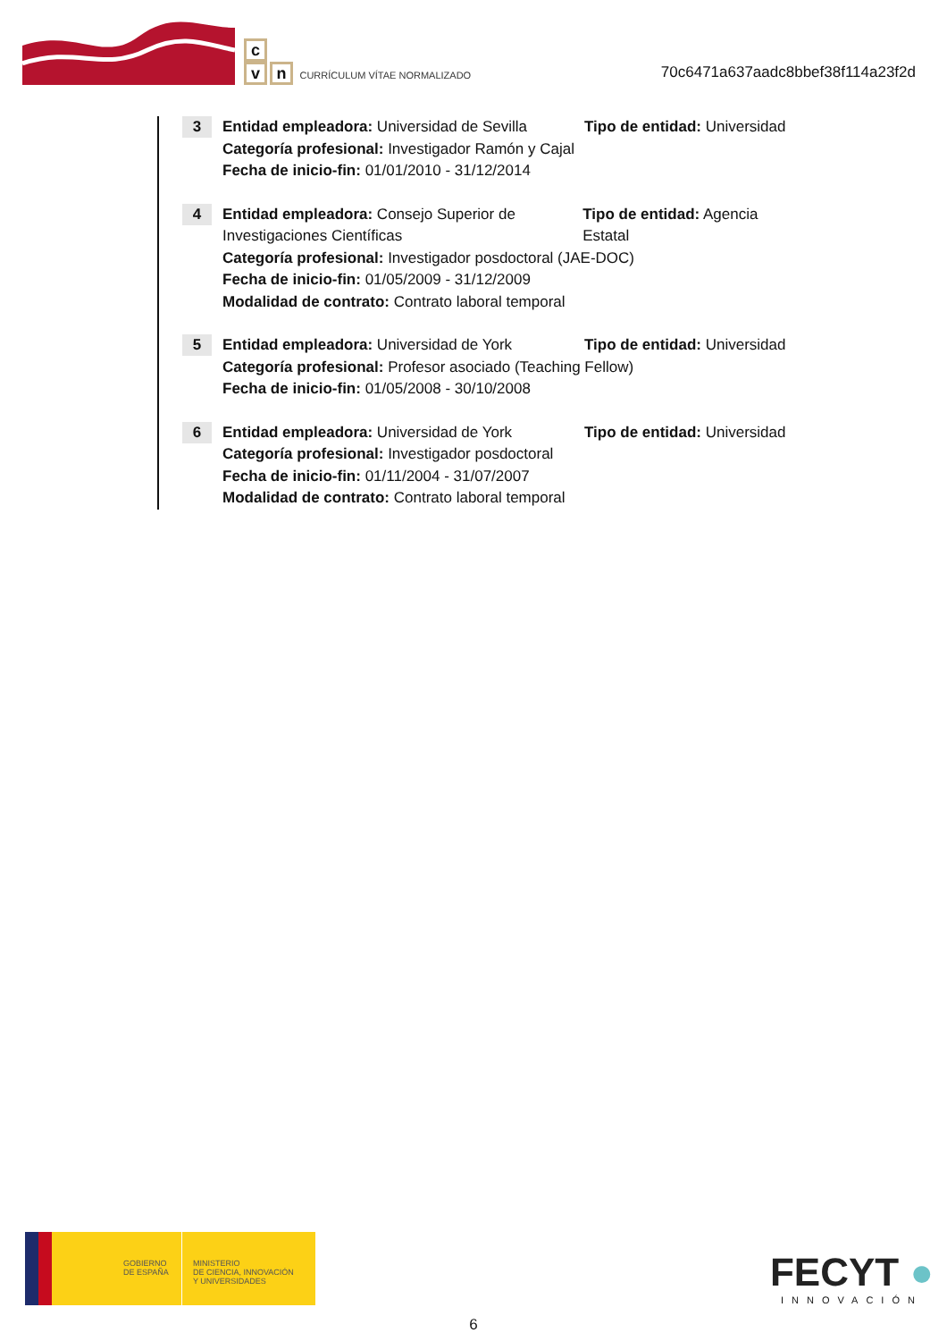c
vn CURRÍCULUM VÍTAE NORMALIZADO
70c6471a637aadc8bbef38f114a23f2d
3
Entidad empleadora: Universidad de Sevilla
Tipo de entidad: Universidad
Categoría profesional: Investigador Ramón y Cajal
Fecha de inicio-fin: 01/01/2010 - 31/12/2014
4
Entidad empleadora: Consejo Superior de Investigaciones Científicas
Tipo de entidad: Agencia Estatal
Categoría profesional: Investigador posdoctoral (JAE-DOC)
Fecha de inicio-fin: 01/05/2009 - 31/12/2009
Modalidad de contrato: Contrato laboral temporal
5
Entidad empleadora: Universidad de York Tipo de entidad: Universidad
Categoría profesional: Profesor asociado (Teaching Fellow)
Fecha de inicio-fin: 01/05/2008 - 30/10/2008
6
Entidad empleadora: Universidad de York Tipo de entidad: Universidad
Categoría profesional: Investigador posdoctoral
Fecha de inicio-fin: 01/11/2004 - 31/07/2007
Modalidad de contrato: Contrato laboral temporal
GOBIERNO
DE ESPAÑA
MINISTERIO
DE CIENCIA, INNOVACIÓN
Y UNIVERSIDADES
FECYT ●
INNOVACIÓN
6